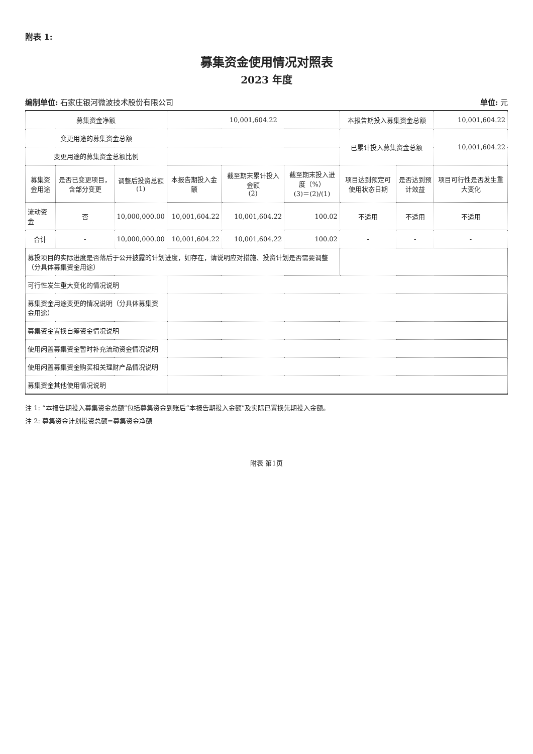附表 1:
募集资金使用情况对照表
2023 年度
编制单位: 石家庄银河微波技术股份有限公司 单位: 元
| 募集资金净额 | | | 10,001,604.22 | | | 本报告期投入募集资金总额 | | 10,001,604.22 |
| 变更用途的募集资金总额 | | | | | | 已累计投入募集资金总额 | | 10,001,604.22 |
| 变更用途的募集资金总额比例 | | | | | | | | |
| 募集资金用途 | 是否已变更项目，含部分变更 | 调整后投资总额 (1) | 本报告期投入金额 | 截至期末累计投入金额 (2) | 截至期末投入进度（%） (3)＝(2)/(1) | 项目达到预定可使用状态日期 | 是否达到预计效益 | 项目可行性是否发生重大变化 |
| 流动资金 | 否 | 10,000,000.00 | 10,001,604.22 | 10,001,604.22 | 100.02 | 不适用 | 不适用 | 不适用 |
| 合计 | - | 10,000,000.00 | 10,001,604.22 | 10,001,604.22 | 100.02 | - | - | - |
| 募投项目的实际进度是否落后于公开披露的计划进度，如存在，请说明应对措施、投资计划是否需要调整（分具体募集资金用途） | | | | | | | | |
| 可行性发生重大变化的情况说明 | | | | | | | | |
| 募集资金用途变更的情况说明（分具体募集资金用途） | | | | | | | | |
| 募集资金置换自筹资金情况说明 | | | | | | | | |
| 使用闲置募集资金暂时补充流动资金情况说明 | | | | | | | | |
| 使用闲置募集资金购买相关理财产品情况说明 | | | | | | | | |
| 募集资金其他使用情况说明 | | | | | | | | |
注 1: “本报告期投入募集资金总额”包括募集资金到账后“本报告期投入金额”及实际已置换先期投入金额。
注 2: 募集资金计划投资总额=募集资金净额
附表 第1页